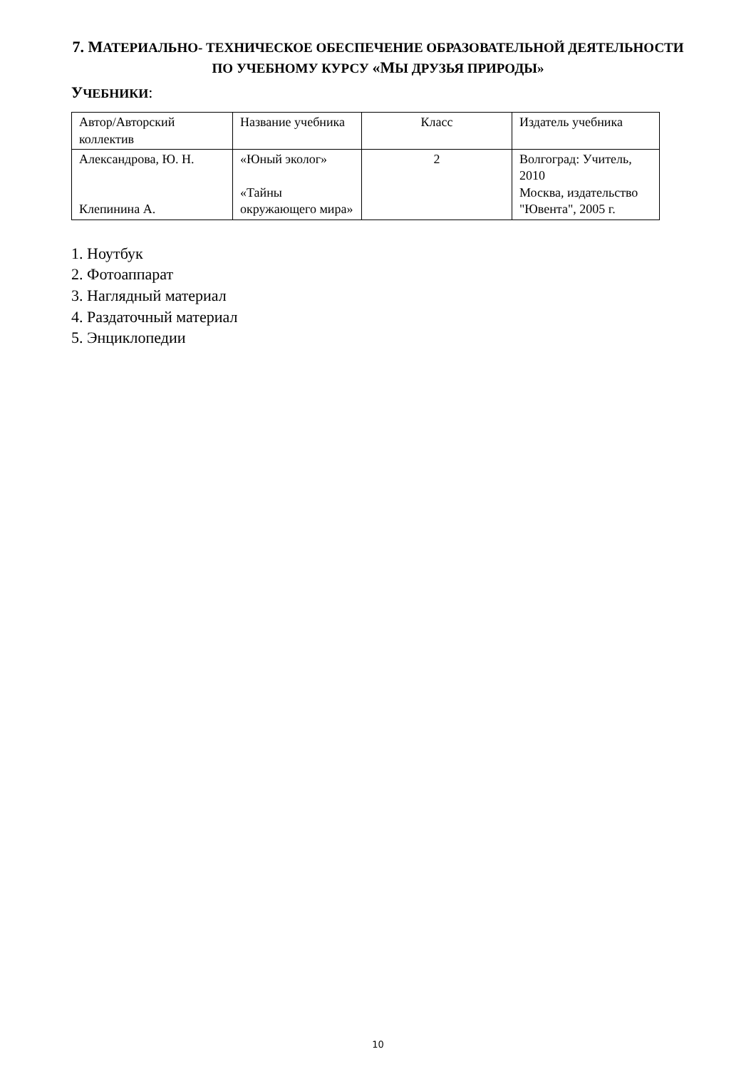7. МАТЕРИАЛЬНО- ТЕХНИЧЕСКОЕ ОБЕСПЕЧЕНИЕ ОБРАЗОВАТЕЛЬНОЙ ДЕЯТЕЛЬНОСТИ
ПО УЧЕБНОМУ КУРСУ «МЫ ДРУЗЬЯ ПРИРОДЫ»
УЧЕБНИКИ:
| Автор/Авторский коллектив | Название учебника | Класс | Издатель учебника |
| Александрова, Ю. Н. Клепинина А. | «Юный эколог» «Тайны окружающего мира» | 2 | Волгоград: Учитель, 2010 Москва, издательство "Ювента", 2005 г. |
1. Ноутбук
2. Фотоаппарат
3. Наглядный материал
4. Раздаточный материал
5. Энциклопедии
10